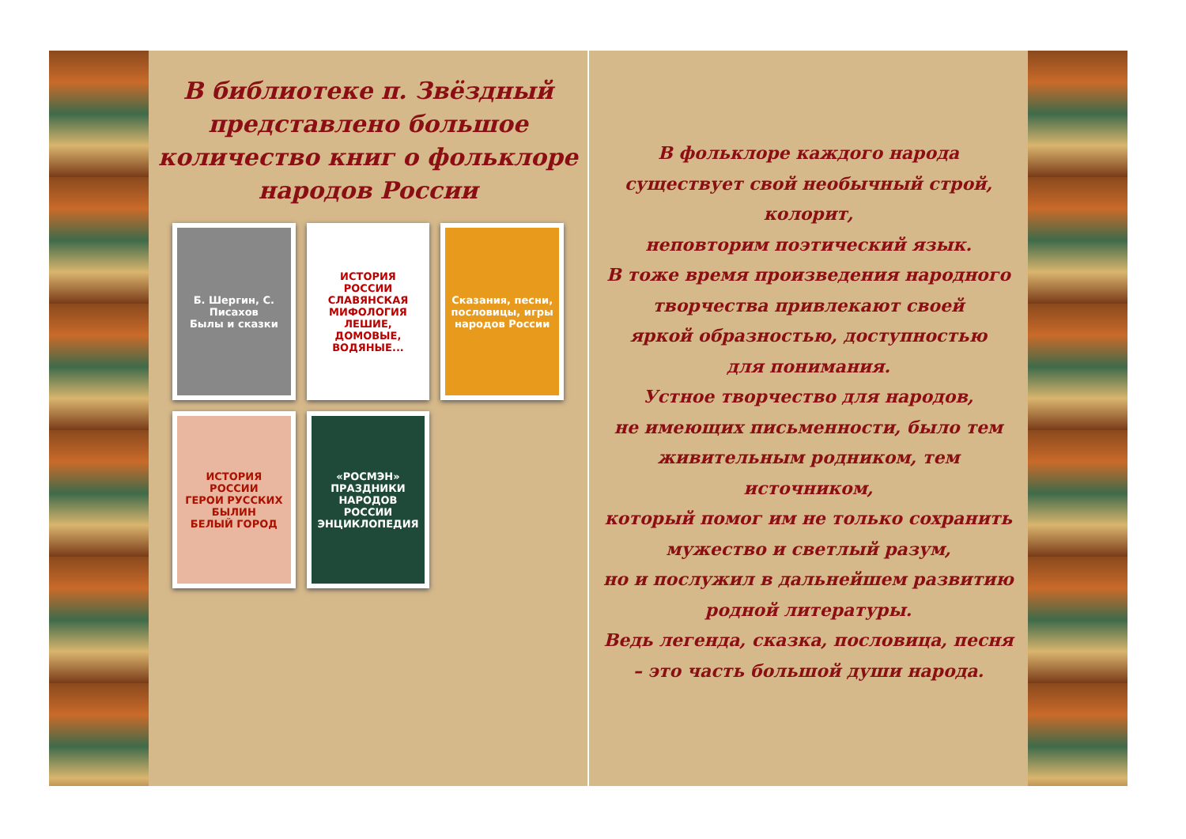В библиотеке п. Звёздный представлено большое количество книг о фольклоре народов России
Б. Шергин, С. Писахов
Былы и сказки
ИСТОРИЯ РОССИИ
СЛАВЯНСКАЯ МИФОЛОГИЯ
ЛЕШИЕ, ДОМОВЫЕ, ВОДЯНЫЕ...
Сказания, песни, пословицы, игры народов России
ИСТОРИЯ РОССИИ
ГЕРОИ РУССКИХ БЫЛИН
БЕЛЫЙ ГОРОД
«РОСМЭН»
ПРАЗДНИКИ НАРОДОВ РОССИИ
ЭНЦИКЛОПЕДИЯ
В фольклоре каждого народа
существует свой необычный строй, колорит,
неповторим поэтический язык.
В тоже время произведения народного
творчества привлекают своей
яркой образностью, доступностью
для понимания.
Устное творчество для народов,
не имеющих письменности, было тем
живительным родником, тем источником,
который помог им не только сохранить
мужество и светлый разум,
но и послужил в дальнейшем развитию
родной литературы.
Ведь легенда, сказка, пословица, песня
– это часть большой души народа.